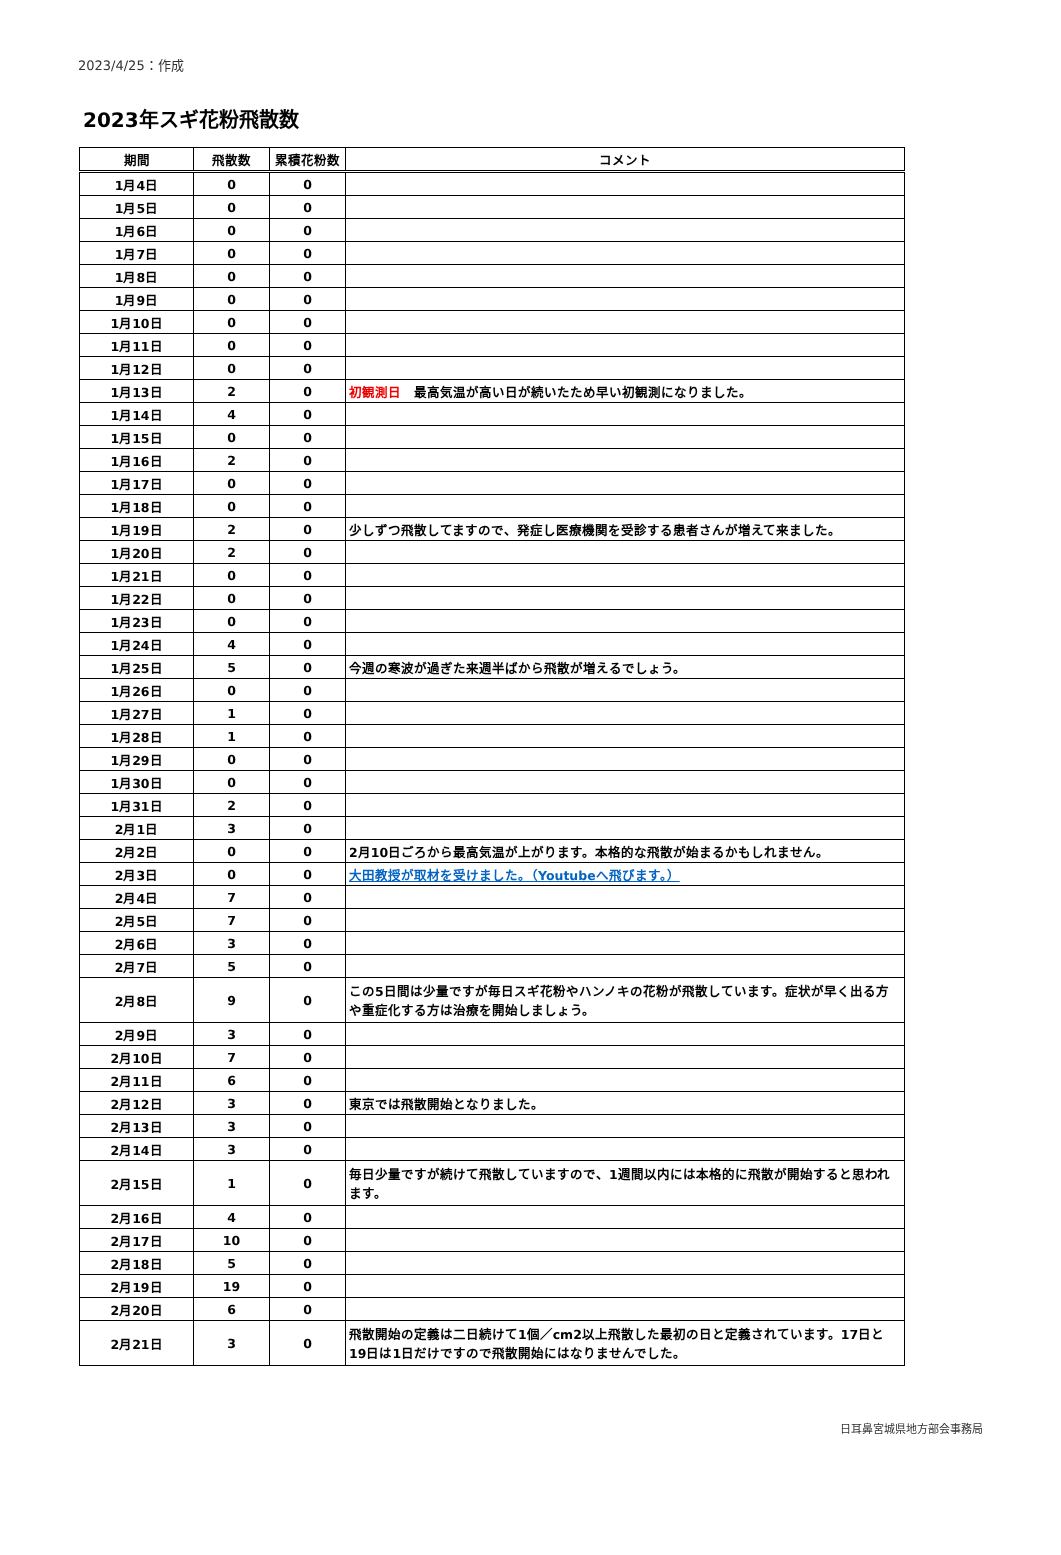2023/4/25：作成
2023年スギ花粉飛散数
| 期間 | 飛散数 | 累積花粉数 | コメント |
| --- | --- | --- | --- |
| 1月4日 | 0 | 0 | |
| 1月5日 | 0 | 0 | |
| 1月6日 | 0 | 0 | |
| 1月7日 | 0 | 0 | |
| 1月8日 | 0 | 0 | |
| 1月9日 | 0 | 0 | |
| 1月10日 | 0 | 0 | |
| 1月11日 | 0 | 0 | |
| 1月12日 | 0 | 0 | |
| 1月13日 | 2 | 0 | 初観測日 最高気温が高い日が続いたため早い初観測になりました。 |
| 1月14日 | 4 | 0 | |
| 1月15日 | 0 | 0 | |
| 1月16日 | 2 | 0 | |
| 1月17日 | 0 | 0 | |
| 1月18日 | 0 | 0 | |
| 1月19日 | 2 | 0 | 少しずつ飛散してますので、発症し医療機関を受診する患者さんが増えて来ました。 |
| 1月20日 | 2 | 0 | |
| 1月21日 | 0 | 0 | |
| 1月22日 | 0 | 0 | |
| 1月23日 | 0 | 0 | |
| 1月24日 | 4 | 0 | |
| 1月25日 | 5 | 0 | 今週の寒波が過ぎた来週半ばから飛散が増えるでしょう。 |
| 1月26日 | 0 | 0 | |
| 1月27日 | 1 | 0 | |
| 1月28日 | 1 | 0 | |
| 1月29日 | 0 | 0 | |
| 1月30日 | 0 | 0 | |
| 1月31日 | 2 | 0 | |
| 2月1日 | 3 | 0 | |
| 2月2日 | 0 | 0 | 2月10日ごろから最高気温が上がります。本格的な飛散が始まるかもしれません。 |
| 2月3日 | 0 | 0 | 大田教授が取材を受けました。（Youtubeへ飛びます。） |
| 2月4日 | 7 | 0 | |
| 2月5日 | 7 | 0 | |
| 2月6日 | 3 | 0 | |
| 2月7日 | 5 | 0 | |
| 2月8日 | 9 | 0 | この5日間は少量ですが毎日スギ花粉やハンノキの花粉が飛散しています。症状が早く出る方や重症化する方は治療を開始しましょう。 |
| 2月9日 | 3 | 0 | |
| 2月10日 | 7 | 0 | |
| 2月11日 | 6 | 0 | |
| 2月12日 | 3 | 0 | 東京では飛散開始となりました。 |
| 2月13日 | 3 | 0 | |
| 2月14日 | 3 | 0 | |
| 2月15日 | 1 | 0 | 毎日少量ですが続けて飛散していますので、1週間以内には本格的に飛散が開始すると思われます。 |
| 2月16日 | 4 | 0 | |
| 2月17日 | 10 | 0 | |
| 2月18日 | 5 | 0 | |
| 2月19日 | 19 | 0 | |
| 2月20日 | 6 | 0 | |
| 2月21日 | 3 | 0 | 飛散開始の定義は二日続けて1個／cm2以上飛散した最初の日と定義されています。17日と19日は1日だけですので飛散開始にはなりませんでした。 |
日耳鼻宮城県地方部会事務局